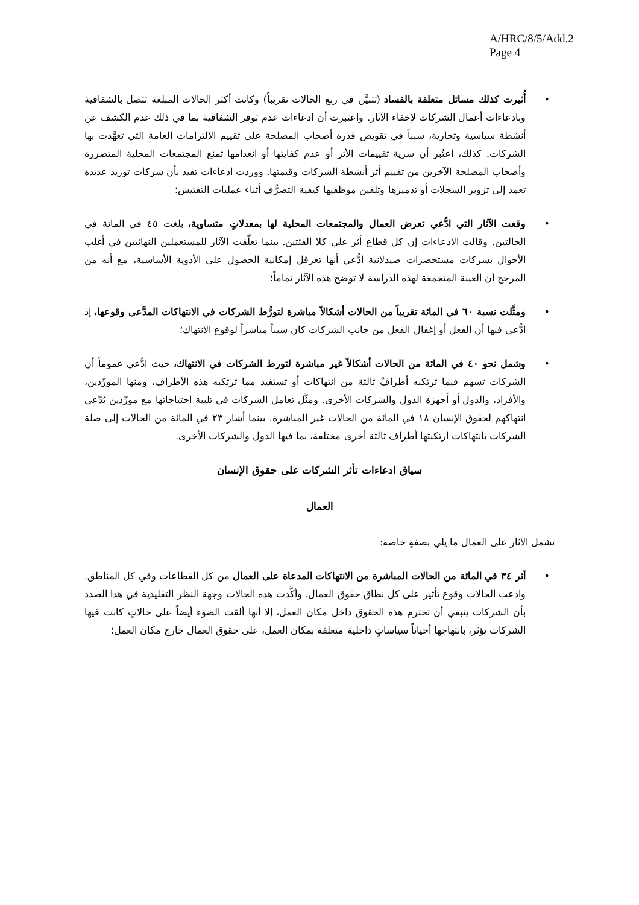A/HRC/8/5/Add.2
Page 4
• أُثيرت كذلك مسائل متعلقة بالفساد (تتبيَّن في ربع الحالات تقريباً) وكانت أكثر الحالات المبلغة تتصل بالشفافية وبادعاءات أعمال الشركات لإخفاء الآثار. واعتبرت أن ادعاءات عدم توفر الشفافية بما في ذلك عدم الكشف عن أنشطة سياسية وتجارية، سبباً في تقويض قدرة أصحاب المصلحة على تقييم الالتزامات العامة التي تعهَّدت بها الشركات. كذلك، اعتُبر أن سرية تقييمات الأثر أو عدم كفايتها أو انعدامها تمنع المجتمعات المحلية المتضررة وأصحاب المصلحة الآخرين من تقييم أثر أنشطة الشركات وقيمتها. ووردت ادعاءات تفيد بأن شركات توريد عديدة تعمد إلى تزوير السجلات أو تدميرها وتلقين موظفيها كيفية التصرُّف أثناء عمليات التفتيش؛
• وقعت الآثار التي ادُّعي تعرض العمال والمجتمعات المحلية لها بمعدلاتٍ متساوية، بلغت ٤٥ في المائة في الحالتين. وقالت الادعاءات إن كل قطاع أثر على كلا الفئتين. بينما تعلّقت الآثار للمستعملين النهائيين في أغلب الأحوال بشركات مستحضرات صيدلانية ادُّعي أنها تعرقل إمكانية الحصول على الأدوية الأساسية، مع أنه من المرجح أن العينة المتجمعة لهذه الدراسة لا توضح هذه الآثار تماماً؛
• ومثَّلت نسبة ٦٠ في المائة تقريباً من الحالات أشكالاً مباشرة لتورُّط الشركات في الانتهاكات المدَّعى وقوعها، إذ ادُّعي فيها أن الفعل أو إغفال الفعل من جانب الشركات كان سبباً مباشراً لوقوع الانتهاك؛
• وشمل نحو ٤٠ في المائة من الحالات أشكالاً غير مباشرة لتورط الشركات في الانتهاك، حيث ادُّعي عموماً أن الشركات تسهم فيما ترتكبه أطرافٌ ثالثة من انتهاكات أو تستفيد مما ترتكبه هذه الأطراف، ومنها المورِّدين، والأفراد، والدول أو أجهزة الدول والشركات الأخرى. ومثَّل تعامل الشركات في تلبية احتياجاتها مع مورِّدين يُدَّعى انتهاكهم لحقوق الإنسان ١٨ في المائة من الحالات غير المباشرة. بينما أشار ٢٣ في المائة من الحالات إلى صلة الشركات بانتهاكات ارتكبتها أطراف ثالثة أخرى مختلفة، بما فيها الدول والشركات الأخرى.
سياق ادعاءات تأثر الشركات على حقوق الإنسان
العمال
تشمل الآثار على العمال ما يلي بصفةٍ خاصة:
• أثر ٣٤ في المائة من الحالات المباشرة من الانتهاكات المدعاة على العمال من كل القطاعات وفي كل المناطق. وادعت الحالات وقوع تأثير على كل نطاق حقوق العمال. وأكَّدت هذه الحالات وجهة النظر التقليدية في هذا الصدد بأن الشركات ينبغي أن تحترم هذه الحقوق داخل مكان العمل، إلا أنها ألقت الضوء أيضاً على حالاتٍ كانت فيها الشركات تؤثر، بانتهاجها أحياناً سياساتٍ داخلية متعلقة بمكان العمل، على حقوق العمال خارج مكان العمل؛